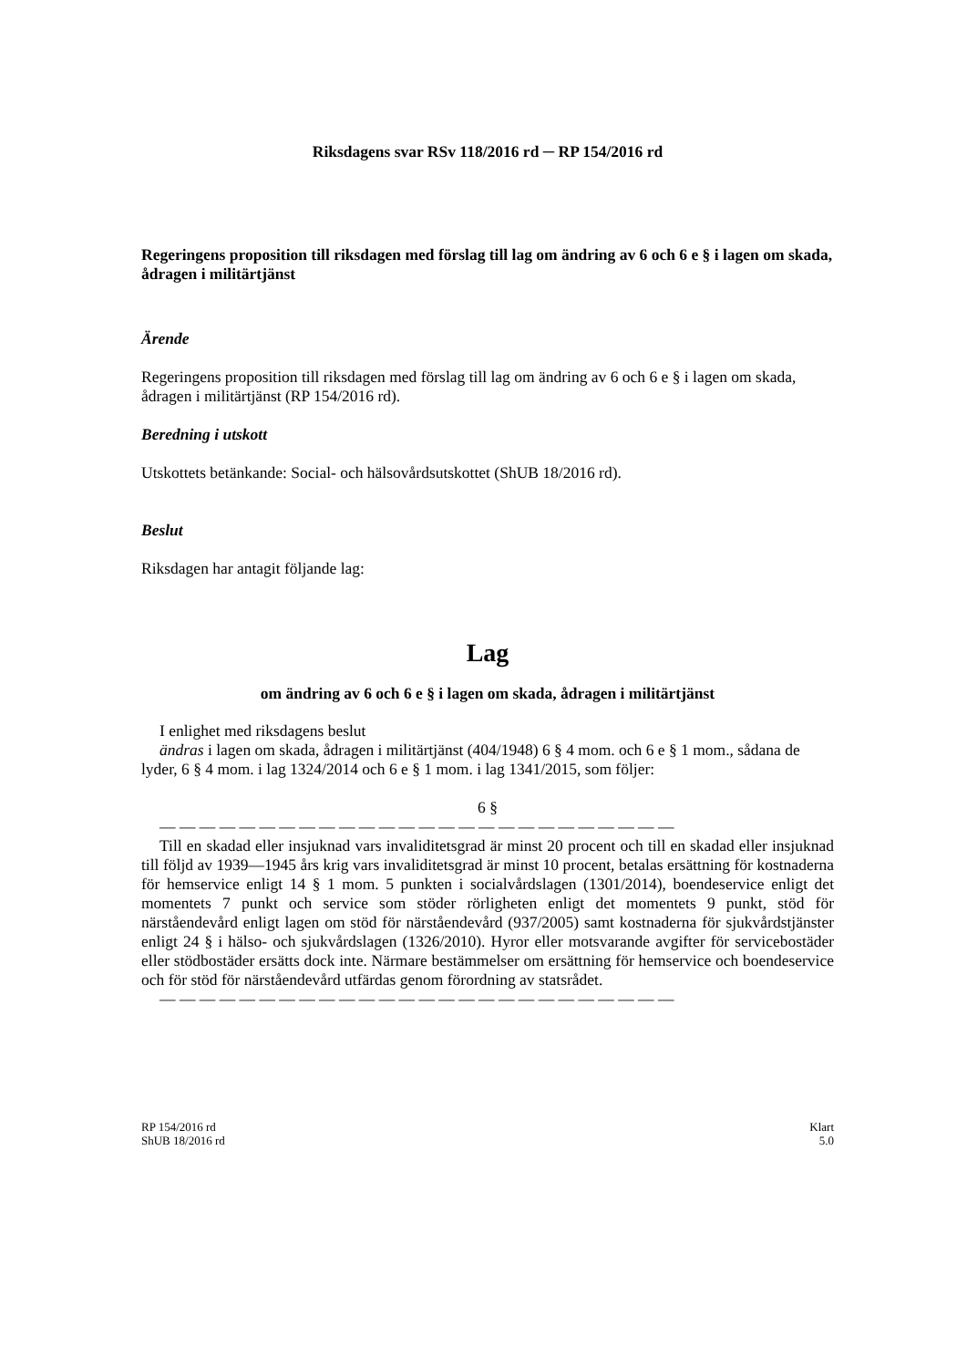Riksdagens svar RSv 118/2016 rd ─ RP 154/2016 rd
Regeringens proposition till riksdagen med förslag till lag om ändring av 6 och 6 e § i lagen om skada, ådragen i militärtjänst
Ärende
Regeringens proposition till riksdagen med förslag till lag om ändring av 6 och 6 e § i lagen om skada, ådragen i militärtjänst (RP 154/2016 rd).
Beredning i utskott
Utskottets betänkande: Social- och hälsovårdsutskottet (ShUB 18/2016 rd).
Beslut
Riksdagen har antagit följande lag:
Lag
om ändring av 6 och 6 e § i lagen om skada, ådragen i militärtjänst
I enlighet med riksdagens beslut
ändras i lagen om skada, ådragen i militärtjänst (404/1948) 6 § 4 mom. och 6 e § 1 mom., sådana de lyder, 6 § 4 mom. i lag 1324/2014 och 6 e § 1 mom. i lag 1341/2015, som följer:
6 §
— — — — — — — — — — — — — — — — — — — — — — — — — —
Till en skadad eller insjuknad vars invaliditetsgrad är minst 20 procent och till en skadad eller insjuknad till följd av 1939—1945 års krig vars invaliditetsgrad är minst 10 procent, betalas ersättning för kostnaderna för hemservice enligt 14 § 1 mom. 5 punkten i socialvårdslagen (1301/2014), boendeservice enligt det momentets 7 punkt och service som stöder rörligheten enligt det momentets 9 punkt, stöd för närståendevård enligt lagen om stöd för närståendevård (937/2005) samt kostnaderna för sjukvårdstjänster enligt 24 § i hälso- och sjukvårdslagen (1326/2010). Hyror eller motsvarande avgifter för servicebostäder eller stödbostäder ersätts dock inte. Närmare bestämmelser om ersättning för hemservice och boendeservice och för stöd för närståendevård utfärdas genom förordning av statsrådet.
— — — — — — — — — — — — — — — — — — — — — — — — — —
RP 154/2016 rd
ShUB 18/2016 rd
Klart
5.0